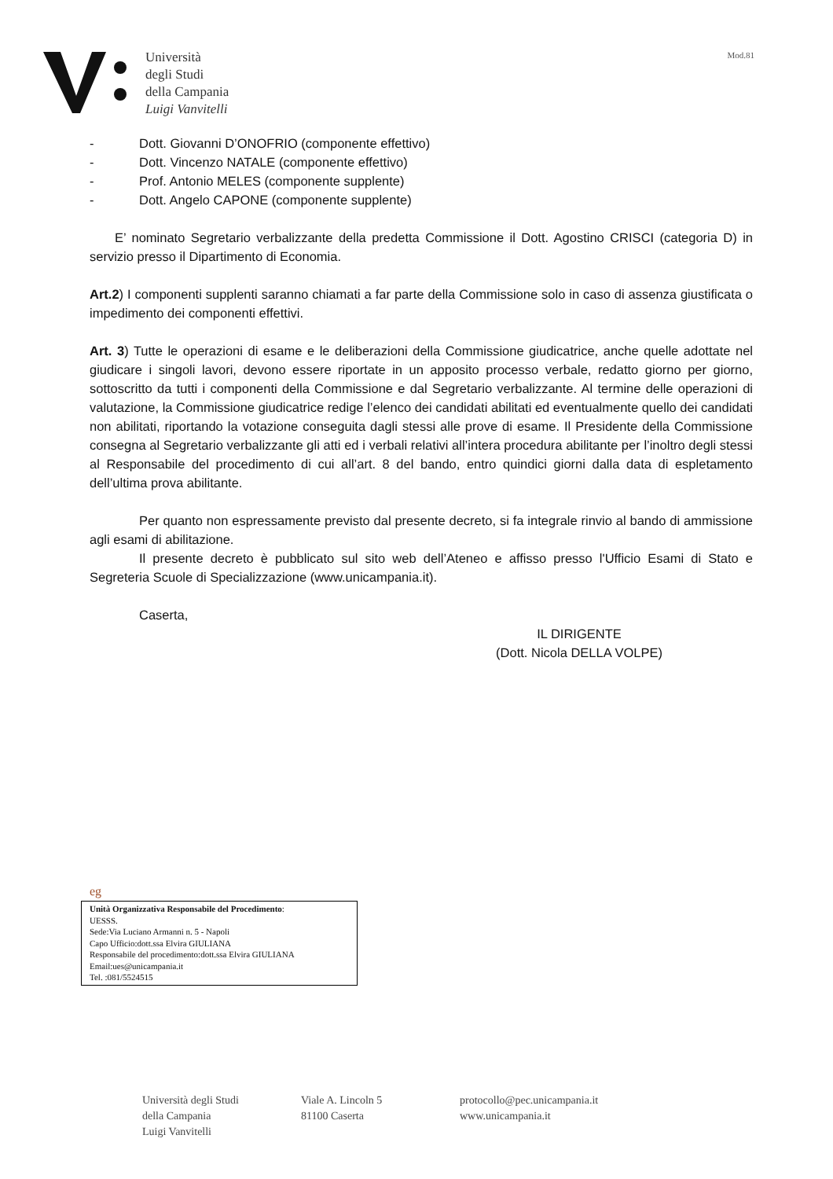Università
degli Studi
della Campania
Luigi Vanvitelli
Mod.81
- Dott. Giovanni D’ONOFRIO (componente effettivo)
- Dott. Vincenzo NATALE (componente effettivo)
- Prof. Antonio MELES (componente supplente)
- Dott. Angelo CAPONE (componente supplente)
E’ nominato Segretario verbalizzante della predetta Commissione il Dott. Agostino CRISCI (categoria D) in servizio presso il Dipartimento di Economia.
Art.2) I componenti supplenti saranno chiamati a far parte della Commissione solo in caso di assenza giustificata o impedimento dei componenti effettivi.
Art. 3) Tutte le operazioni di esame e le deliberazioni della Commissione giudicatrice, anche quelle adottate nel giudicare i singoli lavori, devono essere riportate in un apposito processo verbale, redatto giorno per giorno, sottoscritto da tutti i componenti della Commissione e dal Segretario verbalizzante. Al termine delle operazioni di valutazione, la Commissione giudicatrice redige l’elenco dei candidati abilitati ed eventualmente quello dei candidati non abilitati, riportando la votazione conseguita dagli stessi alle prove di esame. Il Presidente della Commissione consegna al Segretario verbalizzante gli atti ed i verbali relativi all’intera procedura abilitante per l’inoltro degli stessi al Responsabile del procedimento di cui all’art. 8 del bando, entro quindici giorni dalla data di espletamento dell’ultima prova abilitante.
Per quanto non espressamente previsto dal presente decreto, si fa integrale rinvio al bando di ammissione agli esami di abilitazione.
Il presente decreto è pubblicato sul sito web dell’Ateneo e affisso presso l'Ufficio Esami di Stato e Segreteria Scuole di Specializzazione (www.unicampania.it).
Caserta,
IL DIRIGENTE
(Dott. Nicola DELLA VOLPE)
eg
Unità Organizzativa Responsabile del Procedimento:
UESSS.
Sede:Via Luciano Armanni n. 5 - Napoli
Capo Ufficio:dott.ssa Elvira GIULIANA
Responsabile del procedimento:dott.ssa Elvira GIULIANA
Email:ues@unicampania.it
Tel. :081/5524515
Università degli Studi
della Campania
Luigi Vanvitelli
Viale A. Lincoln 5
81100 Caserta
protocollo@pec.unicampania.it
www.unicampania.it